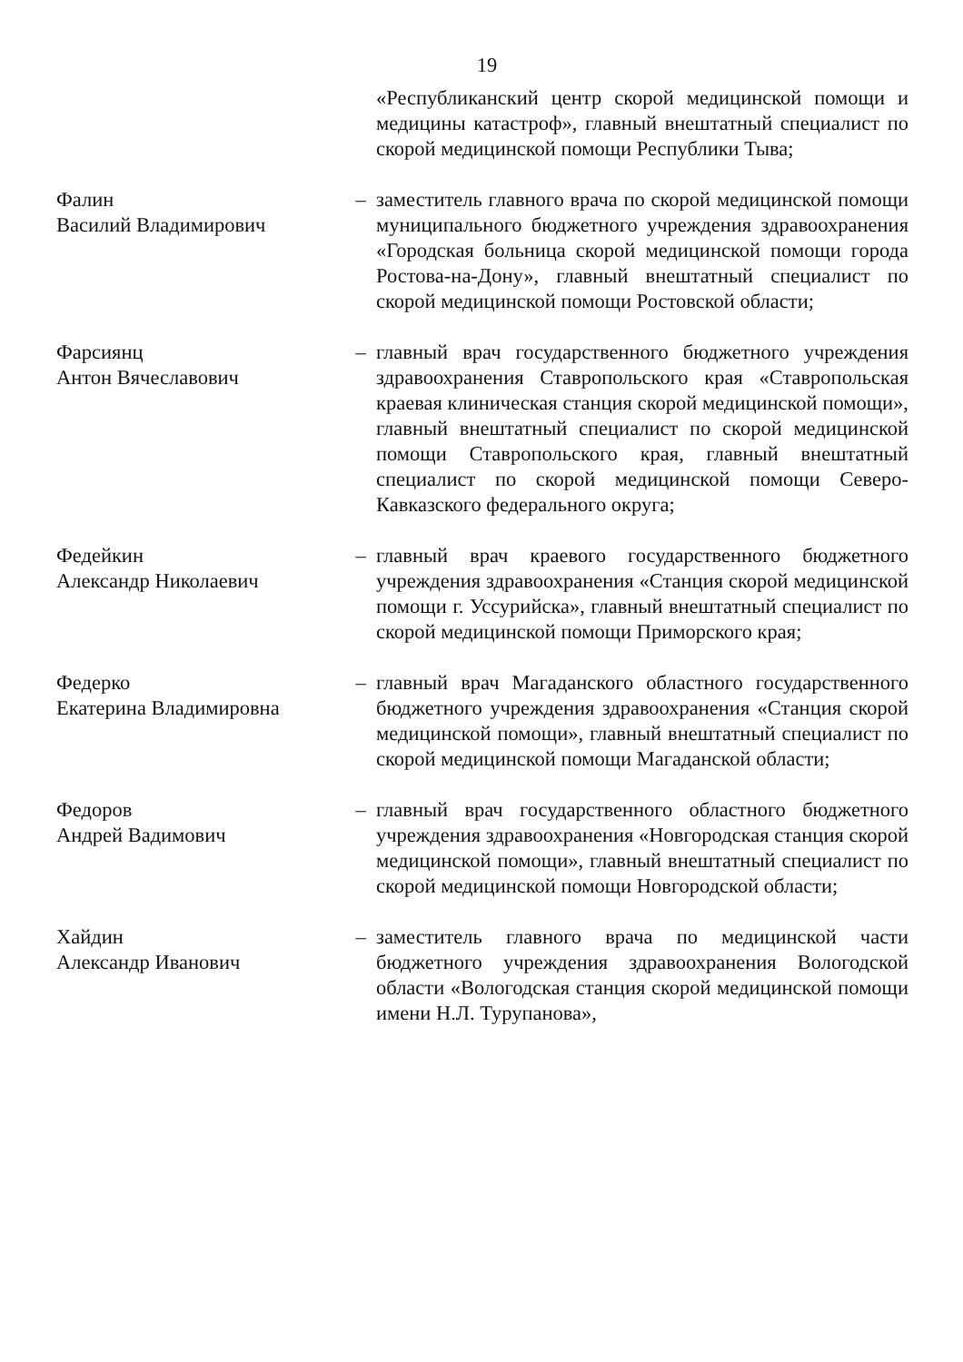19
«Республиканский центр скорой медицинской помощи и медицины катастроф», главный внештатный специалист по скорой медицинской помощи Республики Тыва;
Фалин
Василий Владимирович
– заместитель главного врача по скорой медицинской помощи муниципального бюджетного учреждения здравоохранения «Городская больница скорой медицинской помощи города Ростова-на-Дону», главный внештатный специалист по скорой медицинской помощи Ростовской области;
Фарсиянц
Антон Вячеславович
– главный врач государственного бюджетного учреждения здравоохранения Ставропольского края «Ставропольская краевая клиническая станция скорой медицинской помощи», главный внештатный специалист по скорой медицинской помощи Ставропольского края, главный внештатный специалист по скорой медицинской помощи Северо-Кавказского федерального округа;
Федейкин
Александр Николаевич
– главный врач краевого государственного бюджетного учреждения здравоохранения «Станция скорой медицинской помощи г. Уссурийска», главный внештатный специалист по скорой медицинской помощи Приморского края;
Федерко
Екатерина Владимировна
– главный врач Магаданского областного государственного бюджетного учреждения здравоохранения «Станция скорой медицинской помощи», главный внештатный специалист по скорой медицинской помощи Магаданской области;
Федоров
Андрей Вадимович
– главный врач государственного областного бюджетного учреждения здравоохранения «Новгородская станция скорой медицинской помощи», главный внештатный специалист по скорой медицинской помощи Новгородской области;
Хайдин
Александр Иванович
– заместитель главного врача по медицинской части бюджетного учреждения здравоохранения Вологодской области «Вологодская станция скорой медицинской помощи имени Н.Л. Турупанова»,